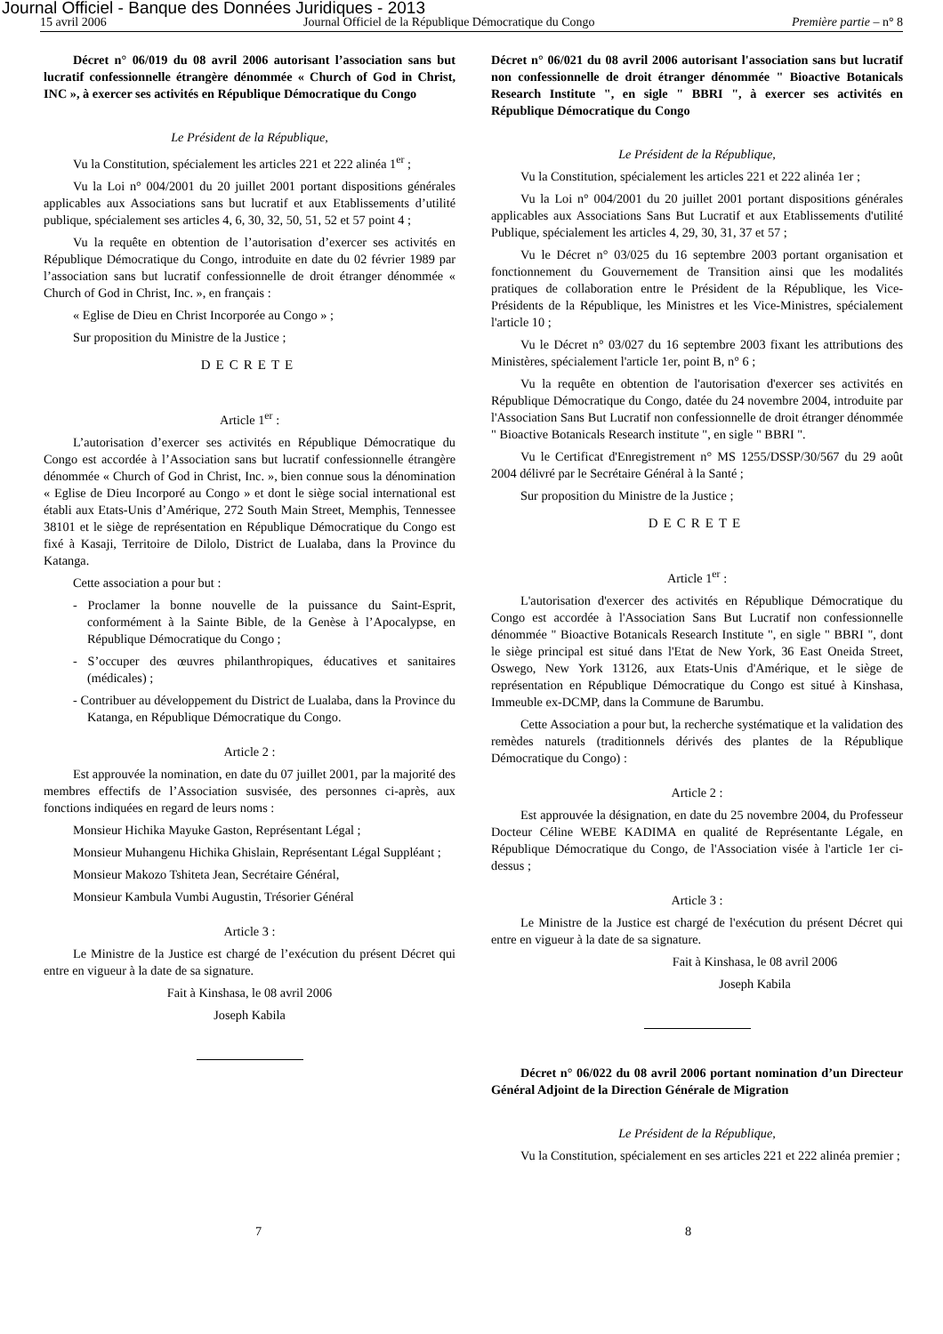Journal Officiel - Banque des Données Juridiques - 2013
15 avril 2006 Journal Officiel de la République Démocratique du Congo Première partie – n° 8
Décret n° 06/019 du 08 avril 2006 autorisant l’association sans but lucratif confessionnelle étrangère dénommée « Church of God in Christ, INC », à exercer ses activités en République Démocratique du Congo
Le Président de la République,
Vu la Constitution, spécialement les articles 221 et 222 alinéa 1<sup>er</sup> ;
Vu la Loi n° 004/2001 du 20 juillet 2001 portant dispositions générales applicables aux Associations sans but lucratif et aux Etablissements d’utilité publique, spécialement ses articles 4, 6, 30, 32, 50, 51, 52 et 57 point 4 ;
Vu la requête en obtention de l’autorisation d’exercer ses activités en République Démocratique du Congo, introduite en date du 02 février 1989 par l’association sans but lucratif confessionnelle de droit étranger dénommée « Church of God in Christ, Inc. », en français :
« Eglise de Dieu en Christ Incorporée au Congo » ;
Sur proposition du Ministre de la Justice ;
DECRETE
Article 1<sup>er</sup> :
L’autorisation d’exercer ses activités en République Démocratique du Congo est accordée à l’Association sans but lucratif confessionnelle étrangère dénommée « Church of God in Christ, Inc. », bien connue sous la dénomination « Eglise de Dieu Incorporé au Congo » et dont le siège social international est établi aux Etats-Unis d’Amérique, 272 South Main Street, Memphis, Tennessee 38101 et le siège de représentation en République Démocratique du Congo est fixé à Kasaji, Territoire de Dilolo, District de Lualaba, dans la Province du Katanga.
Cette association a pour but :
- Proclamer la bonne nouvelle de la puissance du Saint-Esprit, conformément à la Sainte Bible, de la Genèse à l’Apocalypse, en République Démocratique du Congo ;
- S’occuper des œuvres philanthropiques, éducatives et sanitaires (médicales) ;
- Contribuer au développement du District de Lualaba, dans la Province du Katanga, en République Démocratique du Congo.
Article 2 :
Est approuvée la nomination, en date du 07 juillet 2001, par la majorité des membres effectifs de l’Association susvisée, des personnes ci-après, aux fonctions indiquées en regard de leurs noms :
Monsieur Hichika Mayuke Gaston, Représentant Légal ;
Monsieur Muhangenu Hichika Ghislain, Représentant Légal Suppléant ;
Monsieur Makozo Tshiteta Jean, Secrétaire Général,
Monsieur Kambula Vumbi Augustin, Trésorier Général
Article 3 :
Le Ministre de la Justice est chargé de l’exécution du présent Décret qui entre en vigueur à la date de sa signature.
Fait à Kinshasa, le 08 avril 2006
Joseph Kabila
Décret n° 06/021 du 08 avril 2006 autorisant l'association sans but lucratif non confessionnelle de droit étranger dénommée " Bioactive Botanicals Research Institute ", en sigle " BBRI ", à exercer ses activités en République Démocratique du Congo
Le Président de la République,
Vu la Constitution, spécialement les articles 221 et 222 alinéa 1er ;
Vu la Loi n° 004/2001 du 20 juillet 2001 portant dispositions générales applicables aux Associations Sans But Lucratif et aux Etablissements d'utilité Publique, spécialement les articles 4, 29, 30, 31, 37 et 57 ;
Vu le Décret n° 03/025 du 16 septembre 2003 portant organisation et fonctionnement du Gouvernement de Transition ainsi que les modalités pratiques de collaboration entre le Président de la République, les Vice-Présidents de la République, les Ministres et les Vice-Ministres, spécialement l'article 10 ;
Vu le Décret n° 03/027 du 16 septembre 2003 fixant les attributions des Ministères, spécialement l'article 1er, point B, n° 6 ;
Vu la requête en obtention de l'autorisation d'exercer ses activités en République Démocratique du Congo, datée du 24 novembre 2004, introduite par l'Association Sans But Lucratif non confessionnelle de droit étranger dénommée " Bioactive Botanicals Research institute ", en sigle " BBRI ".
Vu le Certificat d'Enregistrement n° MS 1255/DSSP/30/567 du 29 août 2004 délivré par le Secrétaire Général à la Santé ;
Sur proposition du Ministre de la Justice ;
DECRETE
Article 1<sup>er</sup> :
L'autorisation d'exercer des activités en République Démocratique du Congo est accordée à l'Association Sans But Lucratif non confessionnelle dénommée " Bioactive Botanicals Research Institute ", en sigle " BBRI ", dont le siège principal est situé dans l'Etat de New York, 36 East Oneida Street, Oswego, New York 13126, aux Etats-Unis d'Amérique, et le siège de représentation en République Démocratique du Congo est situé à Kinshasa, Immeuble ex-DCMP, dans la Commune de Barumbu.
Cette Association a pour but, la recherche systématique et la validation des remèdes naturels (traditionnels dérivés des plantes de la République Démocratique du Congo) :
Article 2 :
Est approuvée la désignation, en date du 25 novembre 2004, du Professeur Docteur Céline WEBE KADIMA en qualité de Représentante Légale, en République Démocratique du Congo, de l'Association visée à l'article 1er ci-dessus ;
Article 3 :
Le Ministre de la Justice est chargé de l'exécution du présent Décret qui entre en vigueur à la date de sa signature.
Fait à Kinshasa, le 08 avril 2006
Joseph Kabila
Décret n° 06/022 du 08 avril 2006 portant nomination d’un Directeur Général Adjoint de la Direction Générale de Migration
Le Président de la République,
Vu la Constitution, spécialement en ses articles 221 et 222 alinéa premier ;
7 8